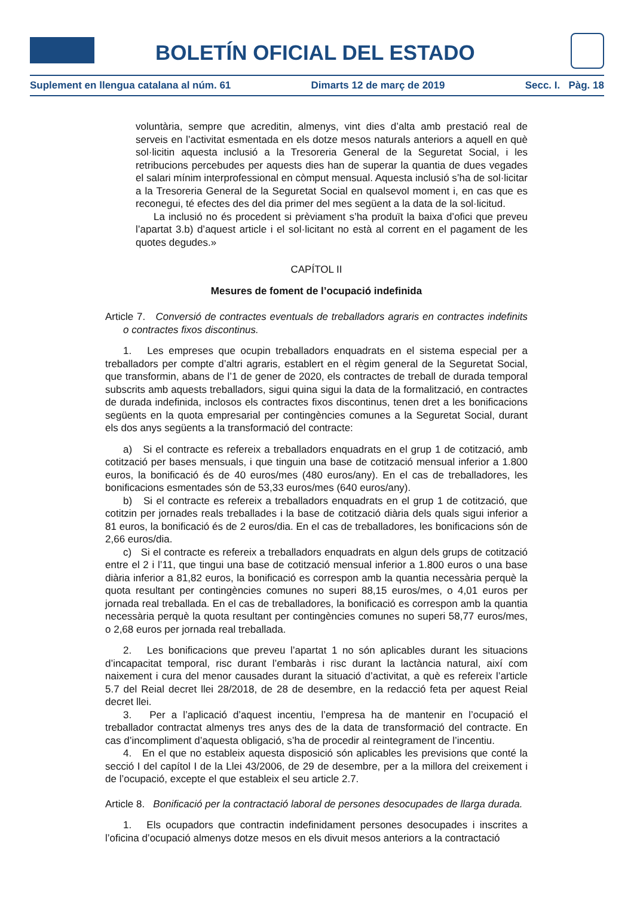BOLETÍN OFICIAL DEL ESTADO
Suplement en llengua catalana al núm. 61 Dimarts 12 de març de 2019 Secc. I. Pàg. 18
voluntària, sempre que acreditin, almenys, vint dies d’alta amb prestació real de serveis en l’activitat esmentada en els dotze mesos naturals anteriors a aquell en què sol·licitin aquesta inclusió a la Tresoreria General de la Seguretat Social, i les retribucions percebudes per aquests dies han de superar la quantia de dues vegades el salari mínim interprofessional en còmput mensual. Aquesta inclusió s’ha de sol·licitar a la Tresoreria General de la Seguretat Social en qualsevol moment i, en cas que es reconegui, té efectes des del dia primer del mes següent a la data de la sol·licitud.
La inclusió no és procedent si prèviament s’ha produït la baixa d’ofici que preveu l’apartat 3.b) d’aquest article i el sol·licitant no està al corrent en el pagament de les quotes degudes.»
CAPÍTOL II
Mesures de foment de l’ocupació indefinida
Article 7. Conversió de contractes eventuals de treballadors agraris en contractes indefinits o contractes fixos discontinus.
1. Les empreses que ocupin treballadors enquadrats en el sistema especial per a treballadors per compte d’altri agraris, establert en el règim general de la Seguretat Social, que transformin, abans de l’1 de gener de 2020, els contractes de treball de durada temporal subscrits amb aquests treballadors, sigui quina sigui la data de la formalització, en contractes de durada indefinida, inclosos els contractes fixos discontinus, tenen dret a les bonificacions següents en la quota empresarial per contingències comunes a la Seguretat Social, durant els dos anys següents a la transformació del contracte:
a) Si el contracte es refereix a treballadors enquadrats en el grup 1 de cotització, amb cotització per bases mensuals, i que tinguin una base de cotització mensual inferior a 1.800 euros, la bonificació és de 40 euros/mes (480 euros/any). En el cas de treballadores, les bonificacions esmentades són de 53,33 euros/mes (640 euros/any).
b) Si el contracte es refereix a treballadors enquadrats en el grup 1 de cotització, que cotitzin per jornades reals treballades i la base de cotització diària dels quals sigui inferior a 81 euros, la bonificació és de 2 euros/dia. En el cas de treballadores, les bonificacions són de 2,66 euros/dia.
c) Si el contracte es refereix a treballadors enquadrats en algun dels grups de cotització entre el 2 i l’11, que tingui una base de cotització mensual inferior a 1.800 euros o una base diària inferior a 81,82 euros, la bonificació es correspon amb la quantia necessària perquè la quota resultant per contingències comunes no superi 88,15 euros/mes, o 4,01 euros per jornada real treballada. En el cas de treballadores, la bonificació es correspon amb la quantia necessària perquè la quota resultant per contingències comunes no superi 58,77 euros/mes, o 2,68 euros per jornada real treballada.
2. Les bonificacions que preveu l’apartat 1 no són aplicables durant les situacions d’incapacitat temporal, risc durant l’embaràs i risc durant la lactància natural, així com naixement i cura del menor causades durant la situació d’activitat, a què es refereix l’article 5.7 del Reial decret llei 28/2018, de 28 de desembre, en la redacció feta per aquest Reial decret llei.
3. Per a l’aplicació d’aquest incentiu, l’empresa ha de mantenir en l’ocupació el treballador contractat almenys tres anys des de la data de transformació del contracte. En cas d’incompliment d’aquesta obligació, s’ha de procedir al reintegrament de l’incentiu.
4. En el que no estableix aquesta disposició són aplicables les previsions que conté la secció I del capítol I de la Llei 43/2006, de 29 de desembre, per a la millora del creixement i de l’ocupació, excepte el que estableix el seu article 2.7.
Article 8. Bonificació per la contractació laboral de persones desocupades de llarga durada.
1. Els ocupadors que contractin indefinidament persones desocupades i inscrites a l’oficina d’ocupació almenys dotze mesos en els divuit mesos anteriors a la contractació